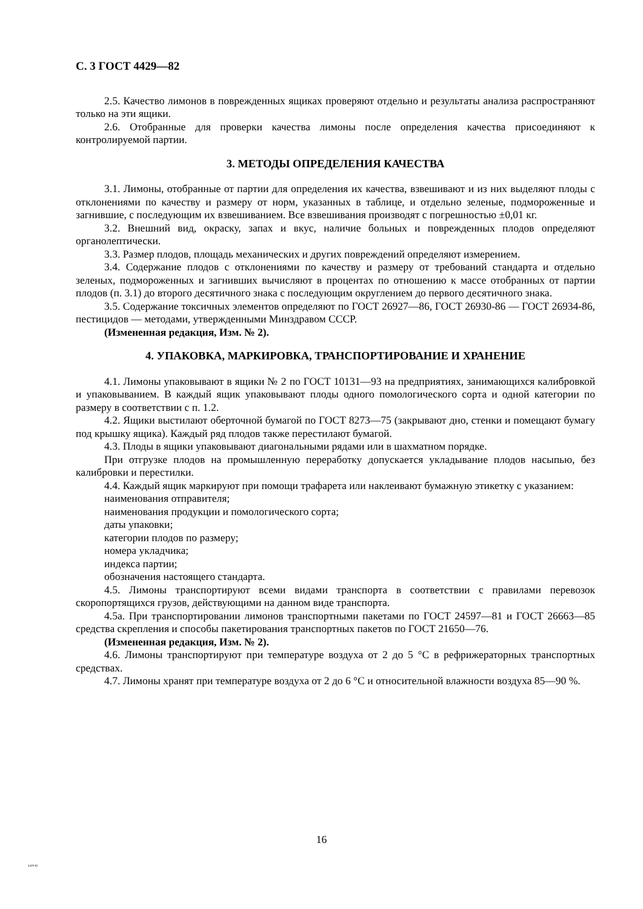С. 3 ГОСТ 4429—82
2.5. Качество лимонов в поврежденных ящиках проверяют отдельно и результаты анализа распространяют только на эти ящики.
2.6. Отобранные для проверки качества лимоны после определения качества присоединяют к контролируемой партии.
3. МЕТОДЫ ОПРЕДЕЛЕНИЯ КАЧЕСТВА
3.1. Лимоны, отобранные от партии для определения их качества, взвешивают и из них выделяют плоды с отклонениями по качеству и размеру от норм, указанных в таблице, и отдельно зеленые, подмороженные и загнившие, с последующим их взвешиванием. Все взвешивания производят с погрешностью ±0,01 кг.
3.2. Внешний вид, окраску, запах и вкус, наличие больных и поврежденных плодов определяют органолептически.
3.3. Размер плодов, площадь механических и других повреждений определяют измерением.
3.4. Содержание плодов с отклонениями по качеству и размеру от требований стандарта и отдельно зеленых, подмороженных и загнивших вычисляют в процентах по отношению к массе отобранных от партии плодов (п. 3.1) до второго десятичного знака с последующим округлением до первого десятичного знака.
3.5. Содержание токсичных элементов определяют по ГОСТ 26927—86, ГОСТ 26930-86 — ГОСТ 26934-86, пестицидов — методами, утвержденными Минздравом СССР.
(Измененная редакция, Изм. № 2).
4. УПАКОВКА, МАРКИРОВКА, ТРАНСПОРТИРОВАНИЕ И ХРАНЕНИЕ
4.1. Лимоны упаковывают в ящики № 2 по ГОСТ 10131—93 на предприятиях, занимающихся калибровкой и упаковыванием. В каждый ящик упаковывают плоды одного помологического сорта и одной категории по размеру в соответствии с п. 1.2.
4.2. Ящики выстилают оберточной бумагой по ГОСТ 8273—75 (закрывают дно, стенки и помещают бумагу под крышку ящика). Каждый ряд плодов также перестилают бумагой.
4.3. Плоды в ящики упаковывают диагональными рядами или в шахматном порядке.
При отгрузке плодов на промышленную переработку допускается укладывание плодов насыпью, без калибровки и перестилки.
4.4. Каждый ящик маркируют при помощи трафарета или наклеивают бумажную этикетку с указанием:
наименования отправителя;
наименования продукции и помологического сорта;
даты упаковки;
категории плодов по размеру;
номера укладчика;
индекса партии;
обозначения настоящего стандарта.
4.5. Лимоны транспортируют всеми видами транспорта в соответствии с правилами перевозок скоропортящихся грузов, действующими на данном виде транспорта.
4.5а. При транспортировании лимонов транспортными пакетами по ГОСТ 24597—81 и ГОСТ 26663—85 средства скрепления и способы пакетирования транспортных пакетов по ГОСТ 21650—76.
(Измененная редакция, Изм. № 2).
4.6. Лимоны транспортируют при температуре воздуха от 2 до 5 °С в рефрижераторных транспортных средствах.
4.7. Лимоны хранят при температуре воздуха от 2 до 6 °С и относительной влажности воздуха 85—90 %.
16
4429-82